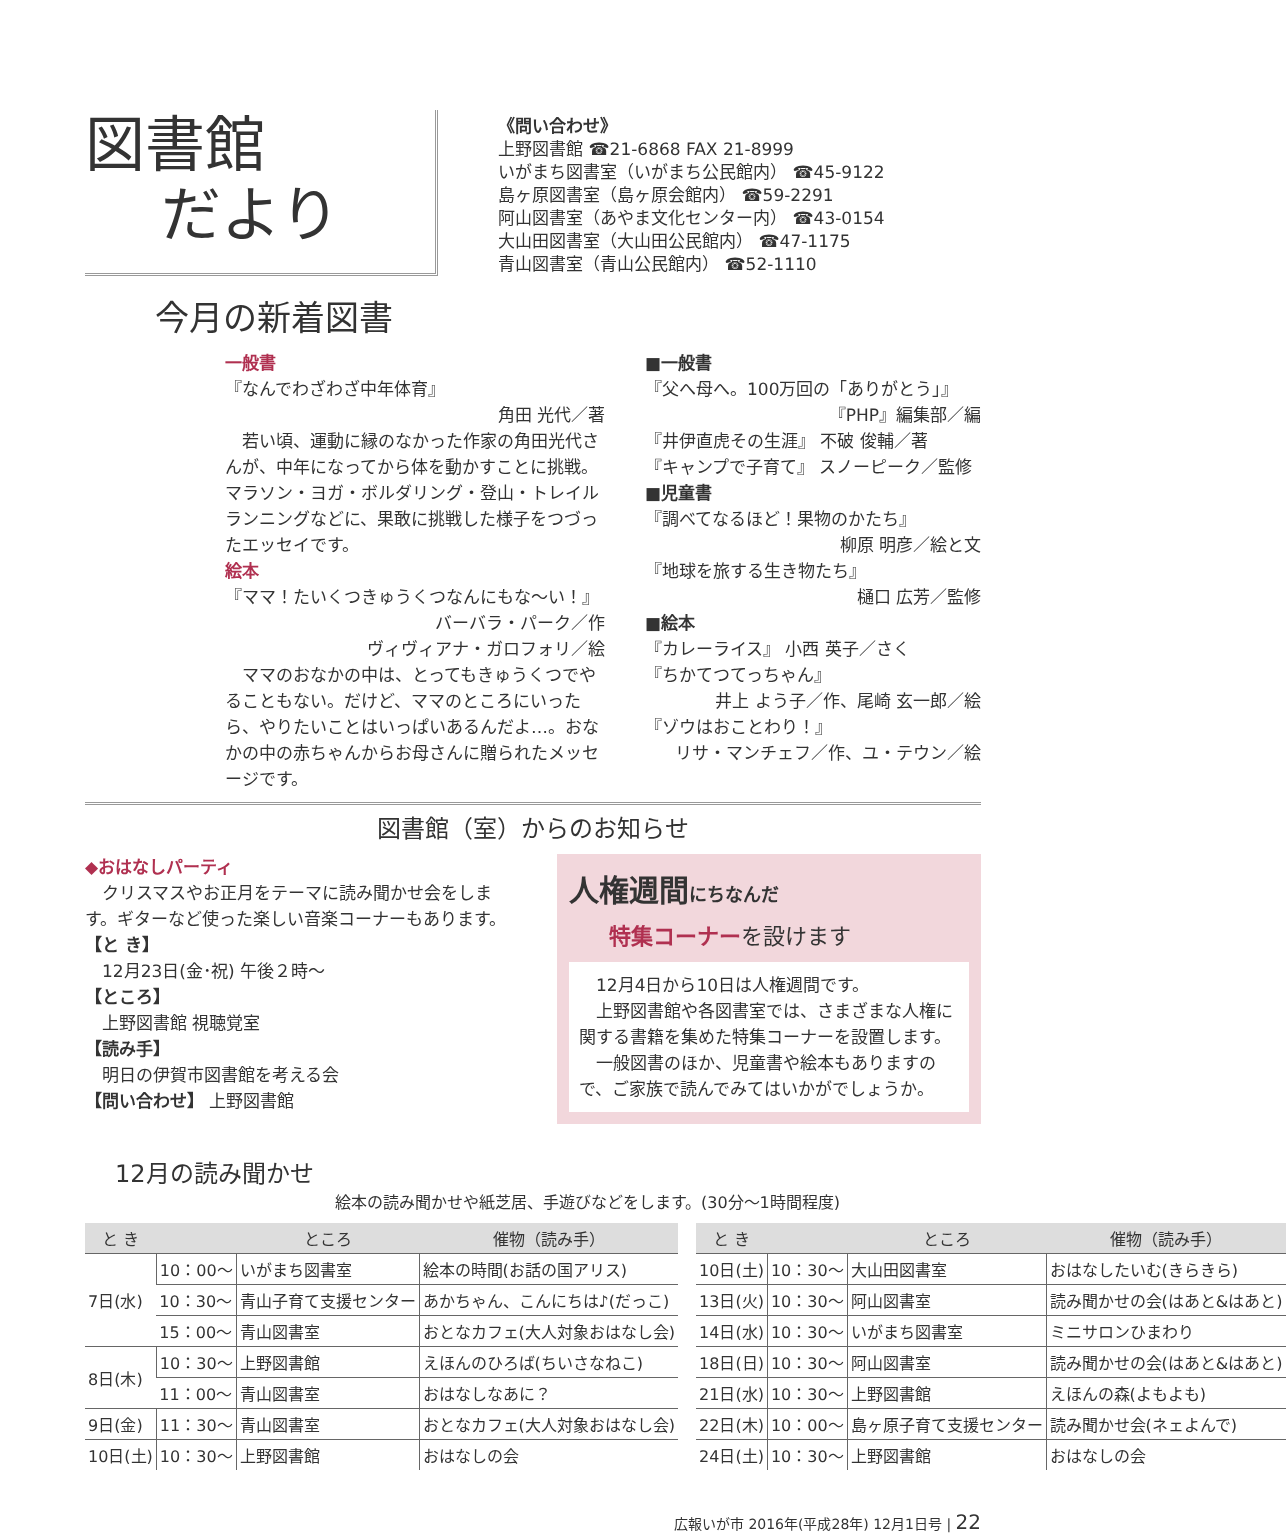図書館
だより
《問い合わせ》
上野図書館 ☎21-6868 FAX 21-8999
いがまち図書室（いがまち公民館内） ☎45-9122
島ヶ原図書室（島ヶ原会館内） ☎59-2291
阿山図書室（あやま文化センター内） ☎43-0154
大山田図書室（大山田公民館内） ☎47-1175
青山図書室（青山公民館内） ☎52-1110
今月の新着図書
一般書
『なんでわざわざ中年体育』
角田 光代／著
　若い頃、運動に縁のなかった作家の角田光代さんが、中年になってから体を動かすことに挑戦。マラソン・ヨガ・ボルダリング・登山・トレイルランニングなどに、果敢に挑戦した様子をつづったエッセイです。
絵本
『ママ！たいくつきゅうくつなんにもな～い！』
バーバラ・パーク／作
ヴィヴィアナ・ガロフォリ／絵
　ママのおなかの中は、とってもきゅうくつでやることもない。だけど、ママのところにいったら、やりたいことはいっぱいあるんだよ…。おなかの中の赤ちゃんからお母さんに贈られたメッセージです。
■一般書
『父へ母へ。100万回の「ありがとう」』
『PHP』編集部／編
『井伊直虎その生涯』 不破 俊輔／著
『キャンプで子育て』 スノーピーク／監修
■児童書
『調べてなるほど！果物のかたち』
柳原 明彦／絵と文
『地球を旅する生き物たち』
樋口 広芳／監修
■絵本
『カレーライス』 小西 英子／さく
『ちかてつてっちゃん』
井上 よう子／作、尾崎 玄一郎／絵
『ゾウはおことわり！』
リサ・マンチェフ／作、ユ・テウン／絵
図書館（室）からのお知らせ
◆おはなしパーティ
　クリスマスやお正月をテーマに読み聞かせ会をします。ギターなど使った楽しい音楽コーナーもあります。
【と き】
　12月23日(金･祝) 午後２時～
【ところ】
　上野図書館 視聴覚室
【読み手】
　明日の伊賀市図書館を考える会
【問い合わせ】 上野図書館
人権週間にちなんだ
特集コーナーを設けます
　12月4日から10日は人権週間です。
　上野図書館や各図書室では、さまざまな人権に関する書籍を集めた特集コーナーを設置します。
　一般図書のほか、児童書や絵本もありますので、ご家族で読んでみてはいかがでしょうか。
12月の読み聞かせ
絵本の読み聞かせや紙芝居、手遊びなどをします。(30分～1時間程度)
| と き | | ところ | 催物（読み手） |
| --- | --- | --- | --- |
| 7日(水) | 10：00～ | いがまち図書室 | 絵本の時間(お話の国アリス) |
| | 10：30～ | 青山子育て支援センター | あかちゃん、こんにちは♪(だっこ) |
| | 15：00～ | 青山図書室 | おとなカフェ(大人対象おはなし会) |
| 8日(木) | 10：30～ | 上野図書館 | えほんのひろば(ちいさなねこ) |
| | 11：00～ | 青山図書室 | おはなしなあに？ |
| 9日(金) | 11：30～ | 青山図書室 | おとなカフェ(大人対象おはなし会) |
| 10日(土) | 10：30～ | 上野図書館 | おはなしの会 |
| と き | | ところ | 催物（読み手） |
| --- | --- | --- | --- |
| 10日(土) | 10：30～ | 大山田図書室 | おはなしたいむ(きらきら) |
| 13日(火) | 10：30～ | 阿山図書室 | 読み聞かせの会(はあと&はあと) |
| 14日(水) | 10：30～ | いがまち図書室 | ミニサロンひまわり |
| 18日(日) | 10：30～ | 阿山図書室 | 読み聞かせの会(はあと&はあと) |
| 21日(水) | 10：30～ | 上野図書館 | えほんの森(よもよも) |
| 22日(木) | 10：00～ | 島ヶ原子育て支援センター | 読み聞かせ会(ネェよんで) |
| 24日(土) | 10：30～ | 上野図書館 | おはなしの会 |
広報いが市 2016年(平成28年) 12月1日号 | 22